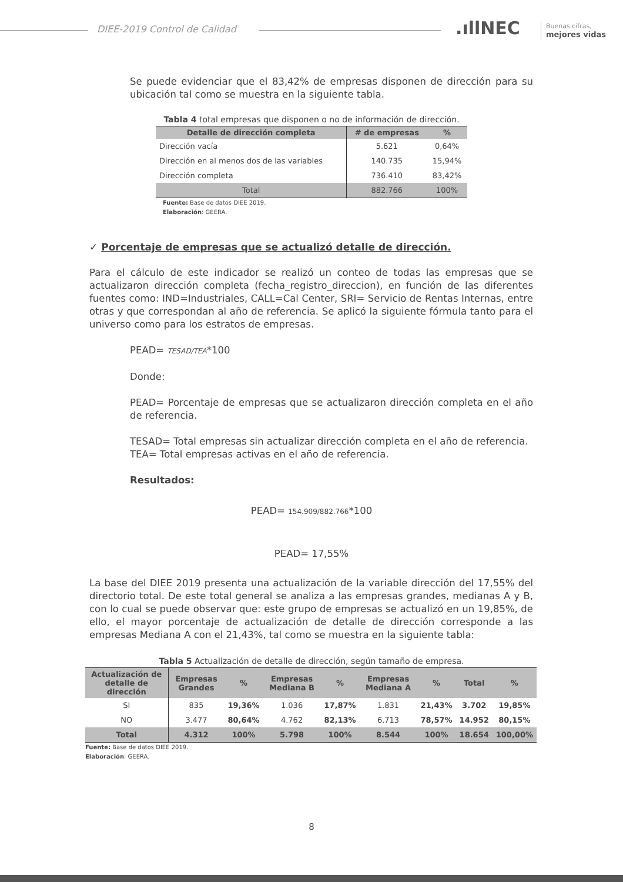DIEE-2019 Control de Calidad .ıllNEC
Buenas cifras,
mejores vidas
Se puede evidenciar que el 83,42% de empresas disponen de dirección para su ubicación tal como se muestra en la siguiente tabla.
Tabla 4 total empresas que disponen o no de información de dirección.
| Detalle de dirección completa | # de empresas | % |
| --- | --- | --- |
| Dirección vacía | 5.621 | 0,64% |
| Dirección en al menos dos de las variables | 140.735 | 15,94% |
| Dirección completa | 736.410 | 83,42% |
| Total | 882.766 | 100% |
Fuente: Base de datos DIEE 2019.
Elaboración: GEERA.
✓ Porcentaje de empresas que se actualizó detalle de dirección.
Para el cálculo de este indicador se realizó un conteo de todas las empresas que se actualizaron dirección completa (fecha_registro_direccion), en función de las diferentes fuentes como: IND=Industriales, CALL=Cal Center, SRI= Servicio de Rentas Internas, entre otras y que correspondan al año de referencia. Se aplicó la siguiente fórmula tanto para el universo como para los estratos de empresas.
PEAD= TESAD/TEA*100
Donde:
PEAD= Porcentaje de empresas que se actualizaron dirección completa en el año de referencia.
TESAD= Total empresas sin actualizar dirección completa en el año de referencia.
TEA= Total empresas activas en el año de referencia.
Resultados:
PEAD= 154.909/882.766*100
PEAD= 17,55%
La base del DIEE 2019 presenta una actualización de la variable dirección del 17,55% del directorio total. De este total general se analiza a las empresas grandes, medianas A y B, con lo cual se puede observar que: este grupo de empresas se actualizó en un 19,85%, de ello, el mayor porcentaje de actualización de detalle de dirección corresponde a las empresas Mediana A con el 21,43%, tal como se muestra en la siguiente tabla:
Tabla 5 Actualización de detalle de dirección, según tamaño de empresa.
| Actualización de detalle de dirección | Empresas Grandes | % | Empresas Mediana B | % | Empresas Mediana A | % | Total | % |
| --- | --- | --- | --- | --- | --- | --- | --- | --- |
| SI | 835 | 19,36% | 1.036 | 17,87% | 1.831 | 21,43% | 3.702 | 19,85% |
| NO | 3.477 | 80,64% | 4.762 | 82,13% | 6.713 | 78,57% | 14.952 | 80,15% |
| Total | 4.312 | 100% | 5.798 | 100% | 8.544 | 100% | 18.654 | 100,00% |
Fuente: Base de datos DIEE 2019.
Elaboración: GEERA.
8